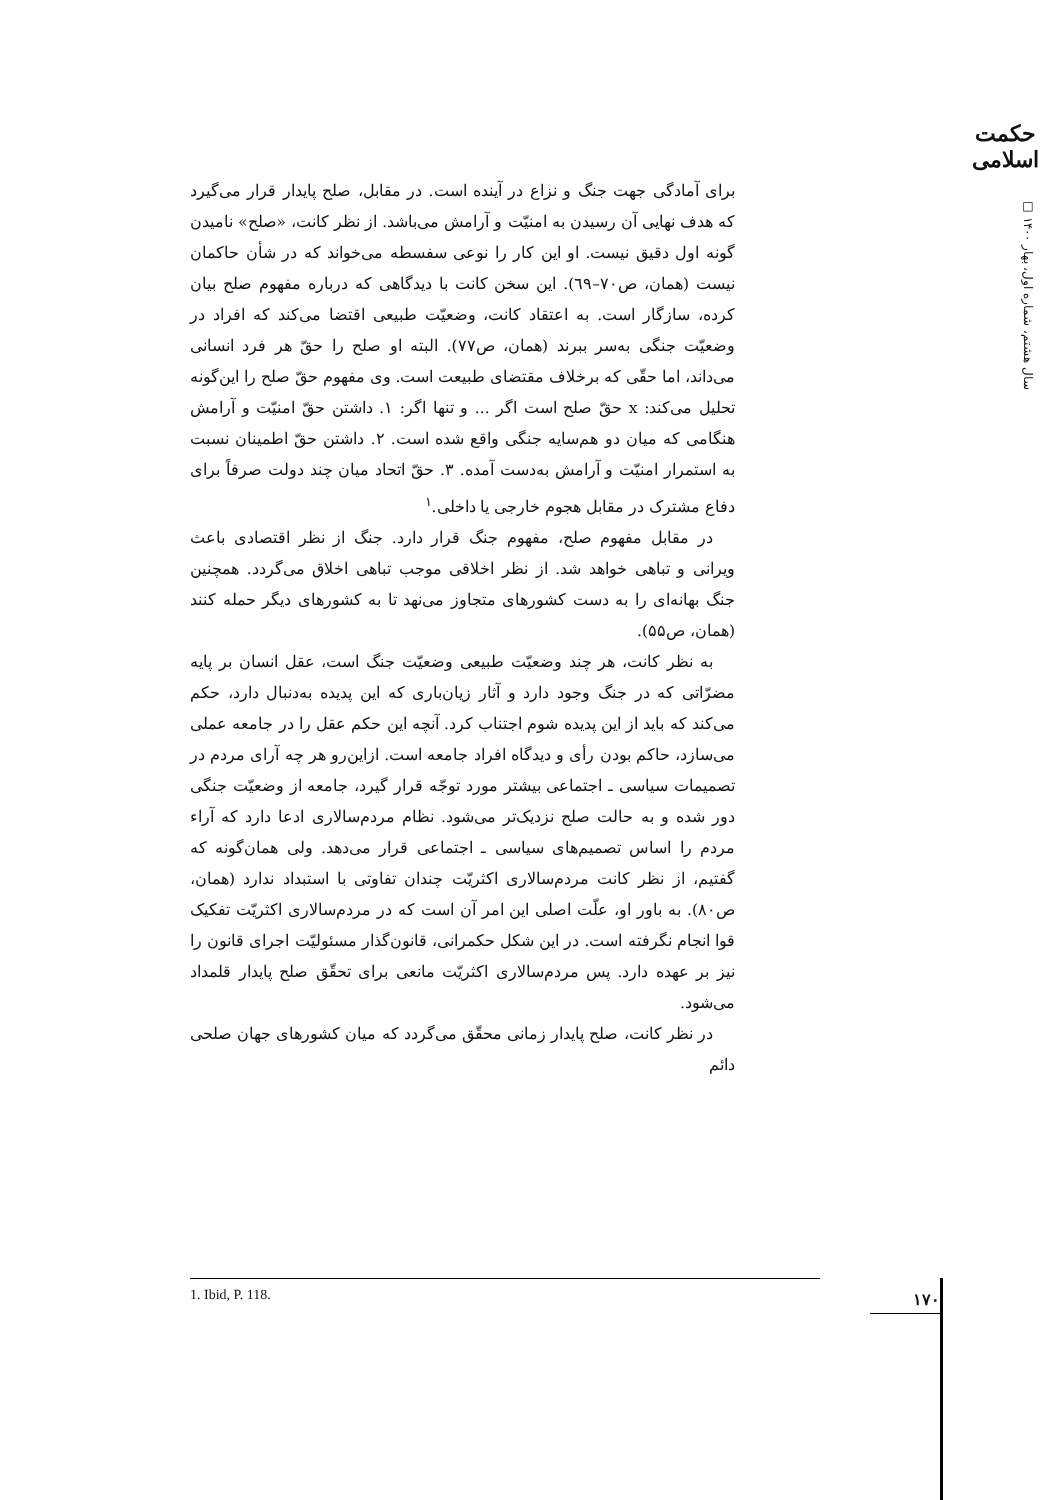حکمت اسلامی
سال هشتم، شماره اول، بهار ۱۴۰۰ □
برای آمادگی جهت جنگ و نزاع در آینده است. در مقابل، صلح پایدار قرار می‌گیرد که هدف نهایی آن رسیدن به امنیّت و آرامش می‌باشد. از نظر کانت، «صلح» نامیدن گونه اول دقیق نیست. او این کار را نوعی سفسطه می‌خواند که در شأن حاکمان نیست (همان، ص۷۰–٦۹). این سخن کانت با دیدگاهی که درباره مفهوم صلح بیان کرده، سازگار است. به اعتقاد کانت، وضعیّت طبیعی اقتضا می‌کند که افراد در وضعیّت جنگی به‌سر ببرند (همان، ص۷۷). البته او صلح را حقّ هر فرد انسانی می‌داند، اما حقّی که برخلاف مقتضای طبیعت است. وی مفهوم حقّ صلح را این‌گونه تحلیل می‌کند: x حقّ صلح است اگر ... و تنها اگر: ۱. داشتن حقّ امنیّت و آرامش هنگامی که میان دو هم‌سایه جنگی واقع شده است. ۲. داشتن حقّ اطمینان نسبت به استمرار امنیّت و آرامش به‌دست آمده. ۳. حقّ اتحاد میان چند دولت صرفاً برای دفاع مشترک در مقابل هجوم خارجی یا داخلی.<sup>۱</sup>
در مقابل مفهوم صلح، مفهوم جنگ قرار دارد. جنگ از نظر اقتصادی باعث ویرانی و تباهی خواهد شد. از نظر اخلاقی موجب تباهی اخلاق می‌گردد. همچنین جنگ بهانه‌ای را به دست کشورهای متجاوز می‌نهد تا به کشورهای دیگر حمله کنند (همان، ص۵۵).
به نظر کانت، هر چند وضعیّت طبیعی وضعیّت جنگ است، عقل انسان بر پایه مضرّاتی که در جنگ وجود دارد و آثار زیان‌باری که این پدیده به‌دنبال دارد، حکم می‌کند که باید از این پدیده شوم اجتناب کرد. آنچه این حکم عقل را در جامعه عملی می‌سازد، حاکم بودن رأی و دیدگاه افراد جامعه است. ازاین‌رو هر چه آرای مردم در تصمیمات سیاسی ـ اجتماعی بیشتر مورد توجّه قرار گیرد، جامعه از وضعیّت جنگی دور شده و به حالت صلح نزدیک‌تر می‌شود. نظام مردم‌سالاری ادعا دارد که آراء مردم را اساس تصمیم‌های سیاسی ـ اجتماعی قرار می‌دهد. ولی همان‌گونه که گفتیم، از نظر کانت مردم‌سالاری اکثریّت چندان تفاوتی با استبداد ندارد (همان، ص۸۰). به باور او، علّت اصلی این امر آن است که در مردم‌سالاری اکثریّت تفکیک قوا انجام نگرفته است. در این شکل حکمرانی، قانون‌گذار مسئولیّت اجرای قانون را نیز بر عهده دارد. پس مردم‌سالاری اکثریّت مانعی برای تحقّق صلح پایدار قلمداد می‌شود.
در نظر کانت، صلح پایدار زمانی محقّق می‌گردد که میان کشورهای جهان صلحی دائم
1. Ibid, P. 118.
۱۷۰